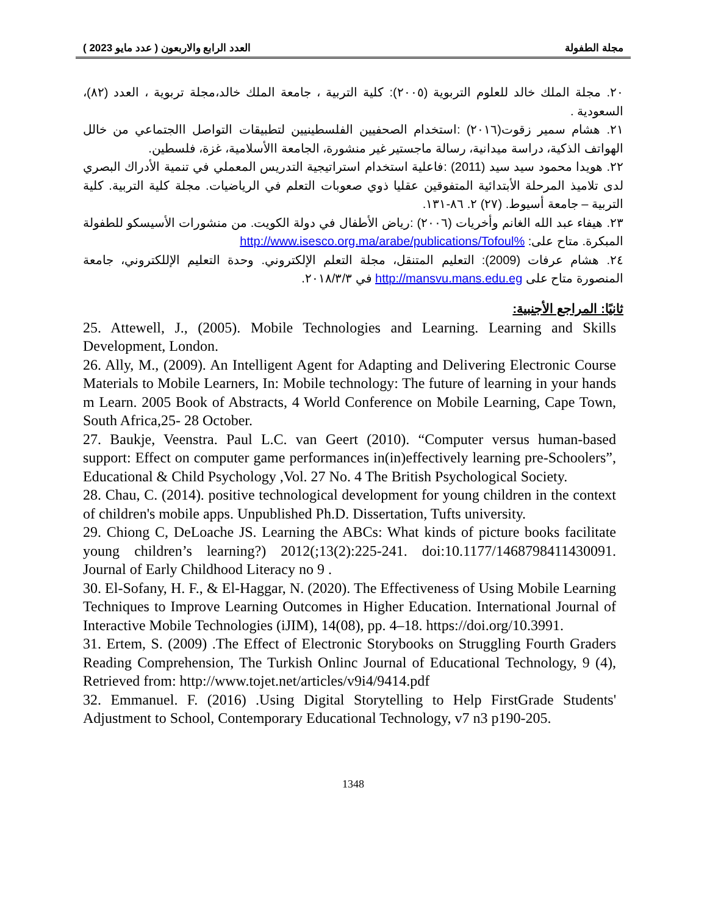مجلة الطفولة العدد الرابع والاربعون ( عدد مايو 2023 )
٢٠. مجلة الملك خالد للعلوم التربوية (٢٠٠٥): كلية التربية ، جامعة الملك خالد،مجلة تربوية ، العدد (٨٢)، السعودية .
٢١. هشام سمير زقوت(٢٠١٦) :استخدام الصحفيين الفلسطينيين لتطبيقات التواصل االجتماعي من خالل الهواتف الذكية، دراسة ميدانية، رسالة ماجستير غير منشورة، الجامعة االأسلامية، غزة، فلسطين.
٢٢. هويدا محمود سيد سيد (2011) :فاعلية استخدام استراتيجية التدريس المعملي في تنمية الأدراك البصري لدى تلاميذ المرحلة الأبتدائية المتفوقين عقليا ذوي صعوبات التعلم في الرياضيات. مجلة كلية التربية. كلية التربية – جامعة أسيوط. (٢٧) ٢. ٨٦-١٣١.
٢٣. هيفاء عبد الله الغانم وأخريات (٢٠٠٦) :رياض الأطفال في دولة الكويت. من منشورات الأسيسكو للطفولة المبكرة. متاح على: %http://www.isesco.org.ma/arabe/publications/Tofoul
٢٤. هشام عرفات (2009): التعليم المتنقل، مجلة التعلم الإلكتروني. وحدة التعليم الإللكتروني، جامعة المنصورة متاح على http://mansvu.mans.edu.eg في ٢٠١٨/٣/٣.
ثانيًا: المراجع الأجنبية:
25. Attewell, J., (2005). Mobile Technologies and Learning. Learning and Skills Development, London.
26. Ally, M., (2009). An Intelligent Agent for Adapting and Delivering Electronic Course Materials to Mobile Learners, In: Mobile technology: The future of learning in your hands m Learn. 2005 Book of Abstracts, 4 World Conference on Mobile Learning, Cape Town, South Africa,25- 28 October.
27. Baukje, Veenstra. Paul L.C. van Geert (2010). “Computer versus human-based support: Effect on computer game performances in(in)effectively learning pre-Schoolers”, Educational & Child Psychology ,Vol. 27 No. 4 The British Psychological Society.
28. Chau, C. (2014). positive technological development for young children in the context of children's mobile apps. Unpublished Ph.D. Dissertation, Tufts university.
29. Chiong C, DeLoache JS. Learning the ABCs: What kinds of picture books facilitate young children’s learning?) 2012(;13(2):225-241. doi:10.1177/1468798411430091. Journal of Early Childhood Literacy no 9 .
30. El-Sofany, H. F., & El-Haggar, N. (2020). The Effectiveness of Using Mobile Learning Techniques to Improve Learning Outcomes in Higher Education. International Journal of Interactive Mobile Technologies (iJIM), 14(08), pp. 4–18. https://doi.org/10.3991.
31. Ertem, S. (2009) .The Effect of Electronic Storybooks on Struggling Fourth Graders Reading Comprehension, The Turkish Onlinc Journal of Educational Technology, 9 (4), Retrieved from: http://www.tojet.net/articles/v9i4/9414.pdf
32. Emmanuel. F. (2016) .Using Digital Storytelling to Help FirstGrade Students' Adjustment to School, Contemporary Educational Technology, v7 n3 p190-205.
1348